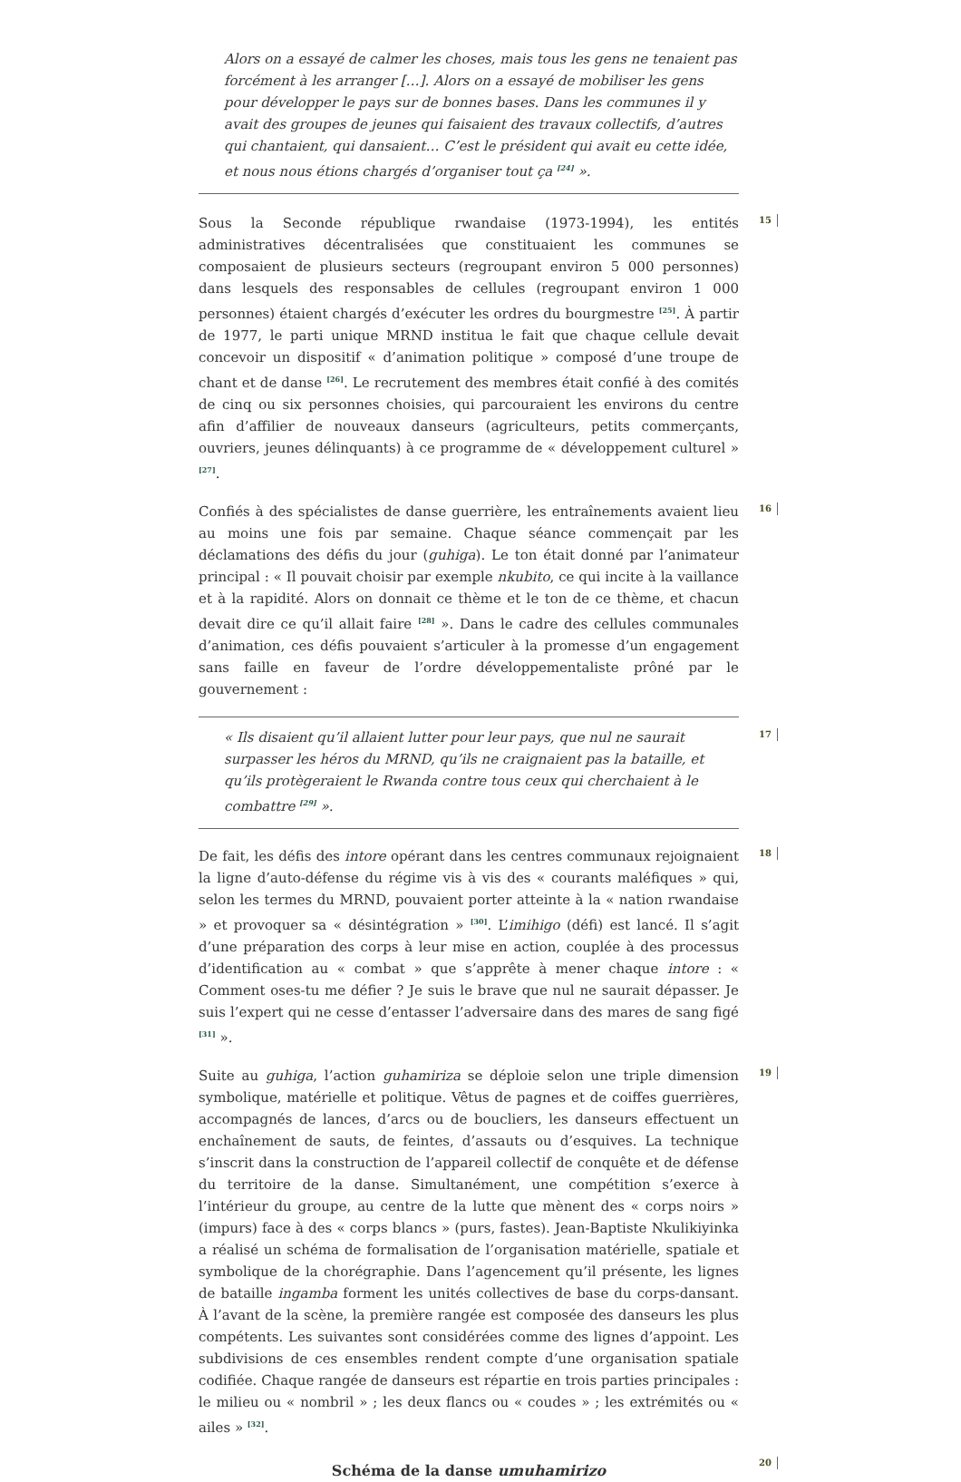Alors on a essayé de calmer les choses, mais tous les gens ne tenaient pas forcément à les arranger […]. Alors on a essayé de mobiliser les gens pour développer le pays sur de bonnes bases. Dans les communes il y avait des groupes de jeunes qui faisaient des travaux collectifs, d’autres qui chantaient, qui dansaient… C’est le président qui avait eu cette idée, et nous nous étions chargés d’organiser tout ça <sup>[24]</sup> ».
Sous la Seconde république rwandaise (1973-1994), les entités administratives décentralisées que constituaient les communes se composaient de plusieurs secteurs (regroupant environ 5 000 personnes) dans lesquels des responsables de cellules (regroupant environ 1 000 personnes) étaient chargés d’exécuter les ordres du bourgmestre <sup>[25]</sup>. À partir de 1977, le parti unique MRND institua le fait que chaque cellule devait concevoir un dispositif « d’animation politique » composé d’une troupe de chant et de danse <sup>[26]</sup>. Le recrutement des membres était confié à des comités de cinq ou six personnes choisies, qui parcouraient les environs du centre afin d’affilier de nouveaux danseurs (agriculteurs, petits commerçants, ouvriers, jeunes délinquants) à ce programme de « développement culturel » <sup>[27]</sup>.
15
Confiés à des spécialistes de danse guerrière, les entraînements avaient lieu au moins une fois par semaine. Chaque séance commençait par les déclamations des défis du jour (guhiga). Le ton était donné par l’animateur principal : « Il pouvait choisir par exemple nkubito, ce qui incite à la vaillance et à la rapidité. Alors on donnait ce thème et le ton de ce thème, et chacun devait dire ce qu’il allait faire <sup>[28]</sup> ». Dans le cadre des cellules communales d’animation, ces défis pouvaient s’articuler à la promesse d’un engagement sans faille en faveur de l’ordre développementaliste prôné par le gouvernement :
16
« Ils disaient qu’il allaient lutter pour leur pays, que nul ne saurait surpasser les héros du MRND, qu’ils ne craignaient pas la bataille, et qu’ils protègeraient le Rwanda contre tous ceux qui cherchaient à le combattre <sup>[29]</sup> ».
17
De fait, les défis des intore opérant dans les centres communaux rejoignaient la ligne d’auto-défense du régime vis à vis des « courants maléfiques » qui, selon les termes du MRND, pouvaient porter atteinte à la « nation rwandaise » et provoquer sa « désintégration » <sup>[30]</sup>. L’imihigo (défi) est lancé. Il s’agit d’une préparation des corps à leur mise en action, couplée à des processus d’identification au « combat » que s’apprête à mener chaque intore : « Comment oses-tu me défier ? Je suis le brave que nul ne saurait dépasser. Je suis l’expert qui ne cesse d’entasser l’adversaire dans des mares de sang figé <sup>[31]</sup> ».
18
Suite au guhiga, l’action guhamiriza se déploie selon une triple dimension symbolique, matérielle et politique. Vêtus de pagnes et de coiffes guerrières, accompagnés de lances, d’arcs ou de boucliers, les danseurs effectuent un enchaînement de sauts, de feintes, d’assauts ou d’esquives. La technique s’inscrit dans la construction de l’appareil collectif de conquête et de défense du territoire de la danse. Simultanément, une compétition s’exerce à l’intérieur du groupe, au centre de la lutte que mènent des « corps noirs » (impurs) face à des « corps blancs » (purs, fastes). Jean-Baptiste Nkulikiyinka a réalisé un schéma de formalisation de l’organisation matérielle, spatiale et symbolique de la chorégraphie. Dans l’agencement qu’il présente, les lignes de bataille ingamba forment les unités collectives de base du corps-dansant. À l’avant de la scène, la première rangée est composée des danseurs les plus compétents. Les suivantes sont considérées comme des lignes d’appoint. Les subdivisions de ces ensembles rendent compte d’une organisation spatiale codifiée. Chaque rangée de danseurs est répartie en trois parties principales : le milieu ou « nombril » ; les deux flancs ou « coudes » ; les extrémités ou « ailes » <sup>[32]</sup>.
19
Schéma de la danse umuhamirizo
20